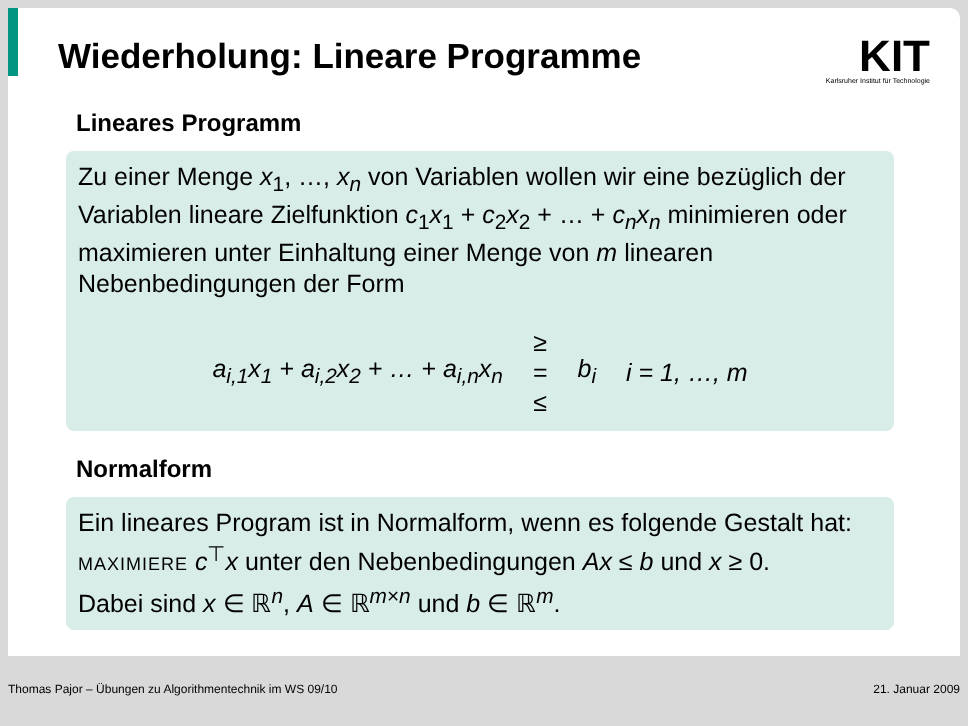Wiederholung: Lineare Programme
KIT
Karlsruher Institut für Technologie
Lineares Programm
Zu einer Menge x<sub>1</sub>, …, x<sub>n</sub> von Variablen wollen wir eine bezüglich der Variablen lineare Zielfunktion c<sub>1</sub>x<sub>1</sub> + c<sub>2</sub>x<sub>2</sub> + … + c<sub>n</sub>x<sub>n</sub> minimieren oder maximieren unter Einhaltung einer Menge von m linearen Nebenbedingungen der Form
a<sub>i,1</sub>x<sub>1</sub> + a<sub>i,2</sub>x<sub>2</sub> + … + a<sub>i,n</sub>x<sub>n</sub> ≥ = ≤ b<sub>i</sub> i = 1, …, m
Normalform
Ein lineares Program ist in Normalform, wenn es folgende Gestalt hat:
MAXIMIERE c<sup>⊤</sup>x unter den Nebenbedingungen Ax ≤ b und x ≥ 0.
Dabei sind x ∈ ℝ<sup>n</sup>, A ∈ ℝ<sup>m×n</sup> und b ∈ ℝ<sup>m</sup>.
Thomas Pajor – Übungen zu Algorithmentechnik im WS 09/10 21. Januar 2009